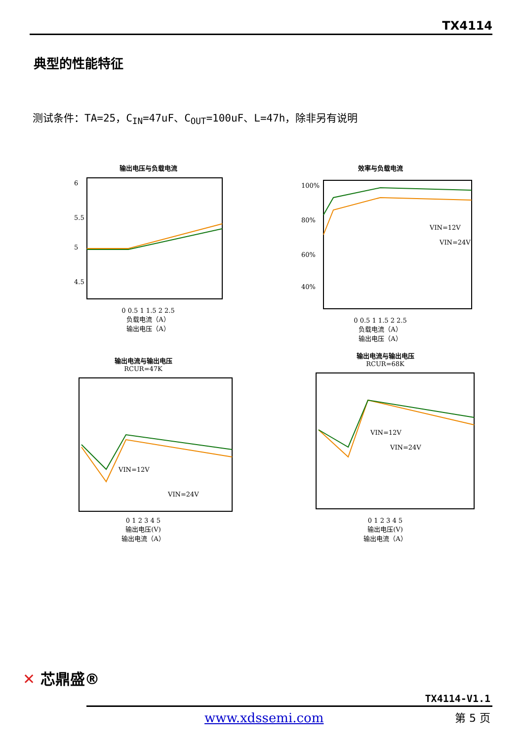TX4114
典型的性能特征
测试条件：TA=25，C<sub>IN</sub>=47uF、C<sub>OUT</sub>=100uF、L=47h，除非另有说明
输出电压与负载电流
6
5.5
5
4.5
0 0.5 1 1.5 2 2.5
负载电流（A）
输出电压（A）
效率与负载电流
100%
80%
60%
40%
VIN=12V
VIN=24V
0 0.5 1 1.5 2 2.5
负载电流（A）
输出电压（A）
输出电流与输出电压
RCUR=47K
VIN=12V
VIN=24V
0 1 2 3 4 5
输出电压(V)
输出电流（A）
输出电流与输出电压
RCUR=68K
VIN=12V
VIN=24V
0 1 2 3 4 5
输出电压(V)
输出电流（A）
✕ 芯鼎盛®
TX4114-V1.1
www.xdssemi.com 第 5 页